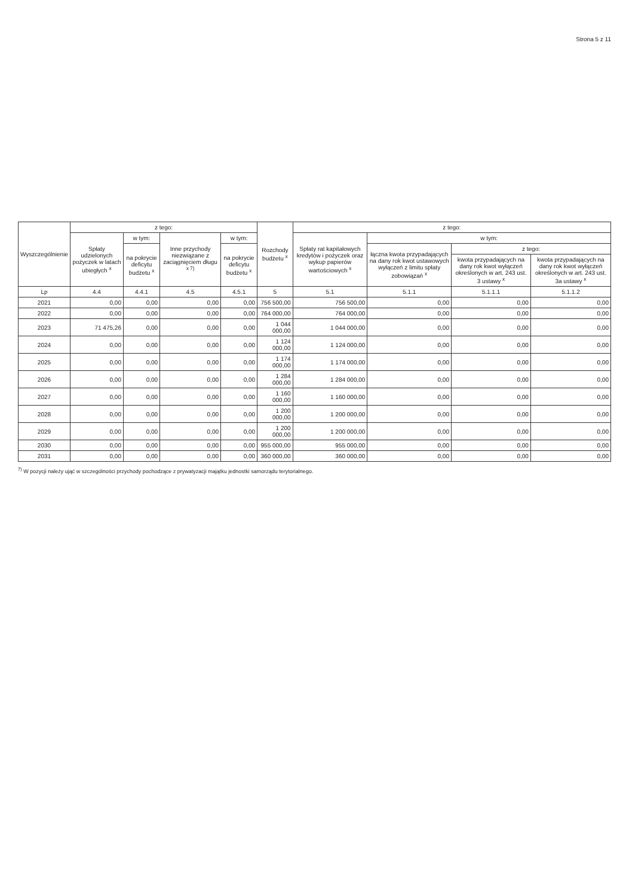Strona 5 z 11
| Wyszczególnienie | z tego: | | | | Rozchody budżetu <sup>x</sup> | z tego: | | | |
| --- | --- | --- | --- | --- | --- | --- | --- | --- | --- |
| | Spłaty udzielonych pożyczek w latach ubiegłych <sup>x</sup> | w tym: | Inne przychody niezwiązane z zaciągnięciem długu <sup>x 7)</sup> | w tym: | | Spłaty rat kapitałowych kredytów i pożyczek oraz wykup papierów wartościowych <sup>x</sup> | w tym: | | |
| | | na pokrycie deficytu budżetu <sup>x</sup> | | na pokrycie deficytu budżetu <sup>x</sup> | | | łączna kwota przypadających na dany rok kwot ustawowych wyłączeń z limitu spłaty zobowiązań <sup>x</sup> | z tego: | |
| | | | | | | | | kwota przypadających na dany rok kwot wyłączeń określonych w art. 243 ust. 3 ustawy <sup>x</sup> | kwota przypadających na dany rok kwot wyłączeń określonych w art. 243 ust. 3a ustawy <sup>x</sup> |
| Lp | 4.4 | 4.4.1 | 4.5 | 4.5.1 | 5 | 5.1 | 5.1.1 | 5.1.1.1 | 5.1.1.2 |
| 2021 | 0,00 | 0,00 | 0,00 | 0,00 | 756 500,00 | 756 500,00 | 0,00 | 0,00 | 0,00 |
| 2022 | 0,00 | 0,00 | 0,00 | 0,00 | 764 000,00 | 764 000,00 | 0,00 | 0,00 | 0,00 |
| 2023 | 71 475,26 | 0,00 | 0,00 | 0,00 | 1 044 000,00 | 1 044 000,00 | 0,00 | 0,00 | 0,00 |
| 2024 | 0,00 | 0,00 | 0,00 | 0,00 | 1 124 000,00 | 1 124 000,00 | 0,00 | 0,00 | 0,00 |
| 2025 | 0,00 | 0,00 | 0,00 | 0,00 | 1 174 000,00 | 1 174 000,00 | 0,00 | 0,00 | 0,00 |
| 2026 | 0,00 | 0,00 | 0,00 | 0,00 | 1 284 000,00 | 1 284 000,00 | 0,00 | 0,00 | 0,00 |
| 2027 | 0,00 | 0,00 | 0,00 | 0,00 | 1 160 000,00 | 1 160 000,00 | 0,00 | 0,00 | 0,00 |
| 2028 | 0,00 | 0,00 | 0,00 | 0,00 | 1 200 000,00 | 1 200 000,00 | 0,00 | 0,00 | 0,00 |
| 2029 | 0,00 | 0,00 | 0,00 | 0,00 | 1 200 000,00 | 1 200 000,00 | 0,00 | 0,00 | 0,00 |
| 2030 | 0,00 | 0,00 | 0,00 | 0,00 | 955 000,00 | 955 000,00 | 0,00 | 0,00 | 0,00 |
| 2031 | 0,00 | 0,00 | 0,00 | 0,00 | 360 000,00 | 360 000,00 | 0,00 | 0,00 | 0,00 |
<sup>7)</sup> W pozycji należy ująć w szczególności przychody pochodzące z prywatyzacji majątku jednostki samorządu terytorialnego.